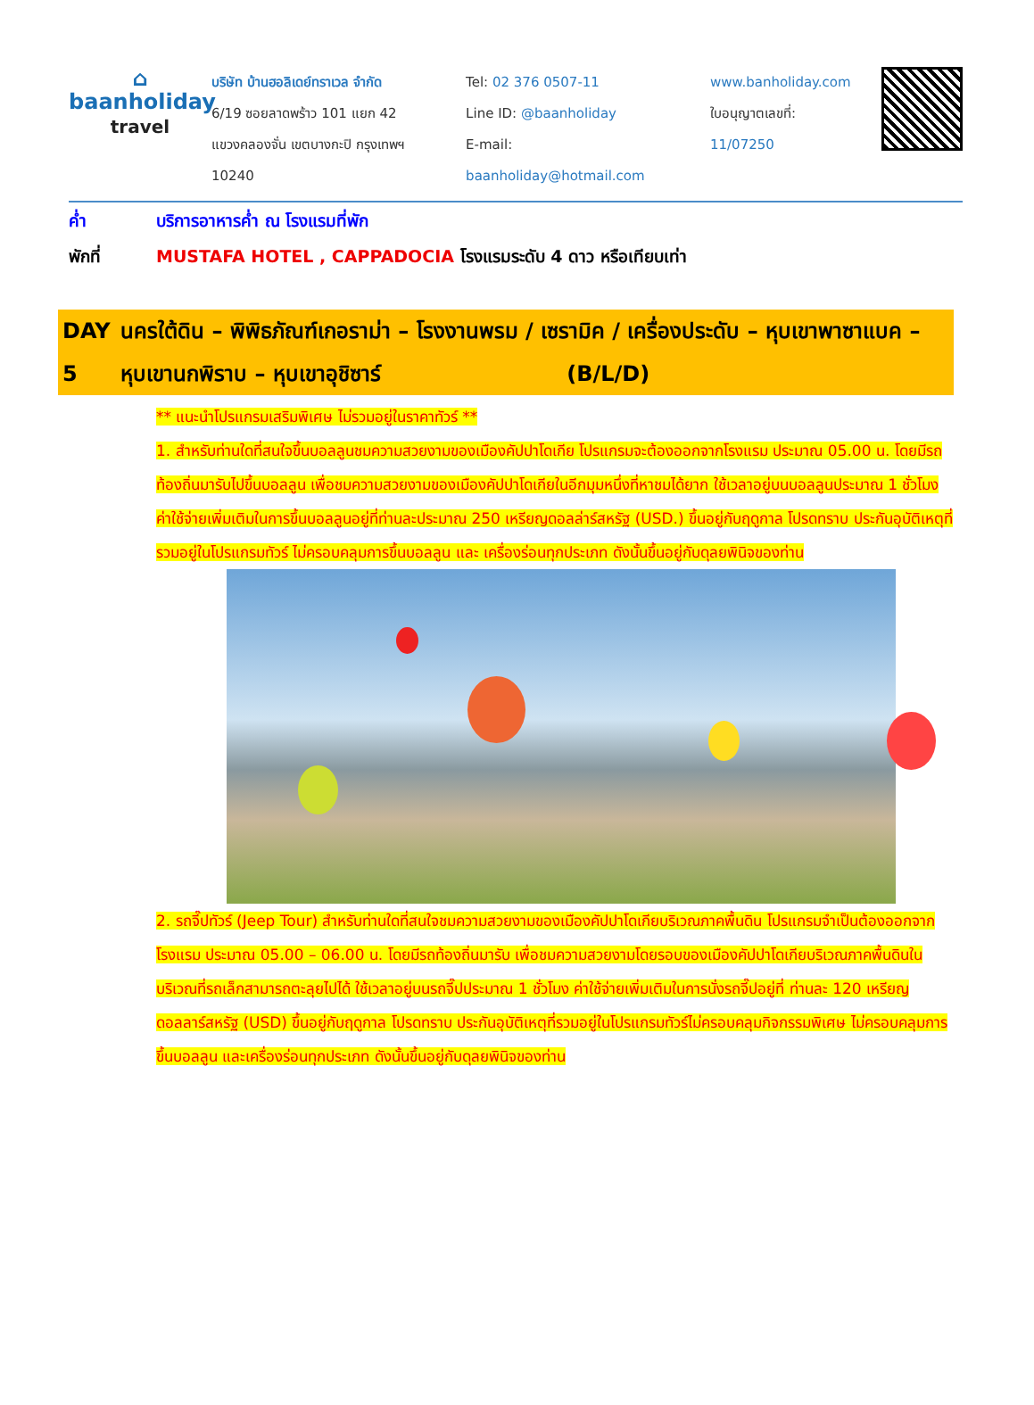⌂
baanholiday
travel
บริษัท บ้านฮอลิเดย์ทราเวล จำกัด
6/19 ซอยลาดพร้าว 101 แยก 42
แขวงคลองจั่น เขตบางกะปิ กรุงเทพฯ 10240
Tel: 02 376 0507-11
Line ID: @baanholiday
E-mail: baanholiday@hotmail.com
www.banholiday.com
ใบอนุญาตเลขที่: 11/07250
ค่ำ บริการอาหารค่ำ ณ โรงแรมที่พัก
พักที่ MUSTAFA HOTEL , CAPPADOCIA โรงแรมระดับ 4 ดาว หรือเทียบเท่า
DAY 5 นครใต้ดิน – พิพิธภัณฑ์เกอราม่า – โรงงานพรม / เซรามิค / เครื่องประดับ – หุบเขาพาซาแบค – หุบเขานกพิราบ – หุบเขาอุชิซาร์ (B/L/D)
** แนะนำโปรแกรมเสริมพิเศษ ไม่รวมอยู่ในราคาทัวร์ **
1. สำหรับท่านใดที่สนใจขึ้นบอลลูนชมความสวยงามของเมืองคัปปาโดเกีย โปรแกรมจะต้องออกจากโรงแรม ประมาณ 05.00 น. โดยมีรถท้องถิ่นมารับไปขึ้นบอลลูน เพื่อชมความสวยงามของเมืองคัปปาโดเกียในอีกมุมหนึ่งที่หาชมได้ยาก ใช้เวลาอยู่บนบอลลูนประมาณ 1 ชั่วโมง ค่าใช้จ่ายเพิ่มเติมในการขึ้นบอลลูนอยู่ที่ท่านละประมาณ 250 เหรียญดอลล่าร์สหรัฐ (USD.) ขึ้นอยู่กับฤดูกาล โปรดทราบ ประกันอุบัติเหตุที่รวมอยู่ในโปรแกรมทัวร์ ไม่ครอบคลุมการขึ้นบอลลูน และ เครื่องร่อนทุกประเภท ดังนั้นขึ้นอยู่กับดุลยพินิจของท่าน
2. รถจี๊ปทัวร์ (Jeep Tour) สำหรับท่านใดที่สนใจชมความสวยงามของเมืองคัปปาโดเกียบริเวณภาคพื้นดิน โปรแกรมจำเป็นต้องออกจากโรงแรม ประมาณ 05.00 – 06.00 น. โดยมีรถท้องถิ่นมารับ เพื่อชมความสวยงามโดยรอบของเมืองคัปปาโดเกียบริเวณภาคพื้นดินในบริเวณที่รถเล็กสามารถตะลุยไปได้ ใช้เวลาอยู่บนรถจี๊ปประมาณ 1 ชั่วโมง ค่าใช้จ่ายเพิ่มเติมในการนั่งรถจี๊ปอยู่ที่ ท่านละ 120 เหรียญดอลลาร์สหรัฐ (USD) ขึ้นอยู่กับฤดูกาล โปรดทราบ ประกันอุบัติเหตุที่รวมอยู่ในโปรแกรมทัวร์ไม่ครอบคลุมกิจกรรมพิเศษ ไม่ครอบคลุมการขึ้นบอลลูน และเครื่องร่อนทุกประเภท ดังนั้นขึ้นอยู่กับดุลยพินิจของท่าน